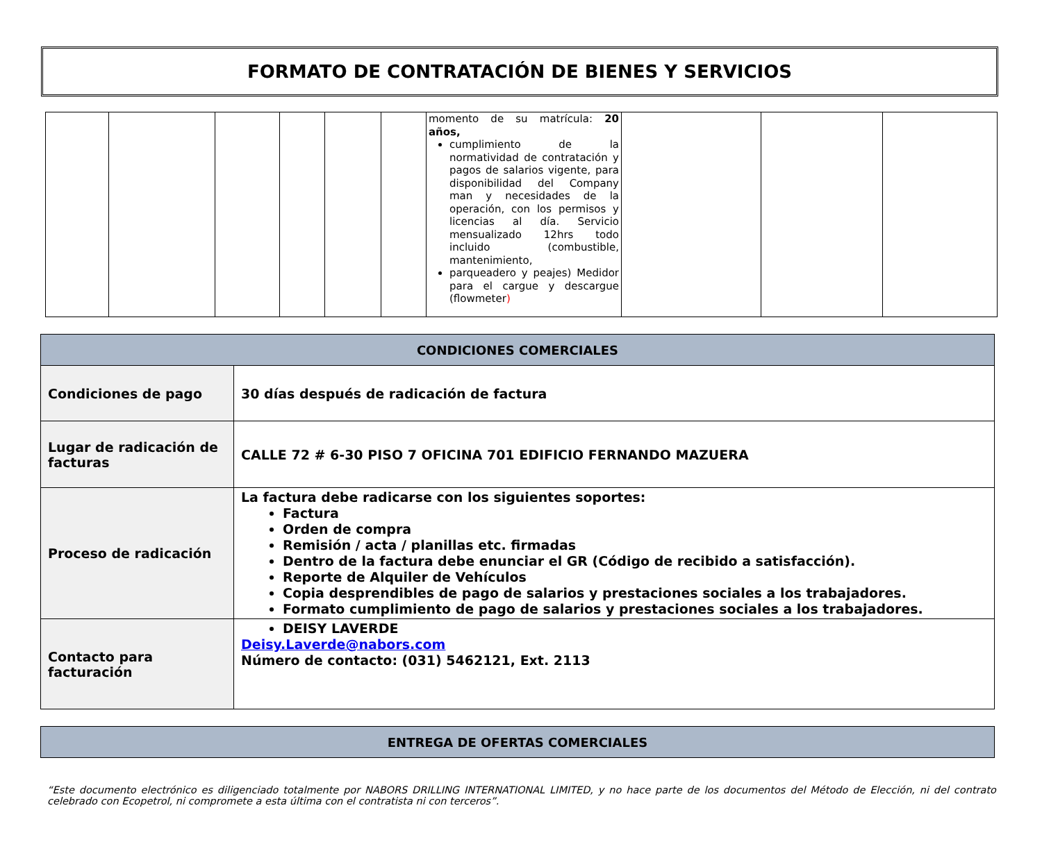FORMATO DE CONTRATACIÓN DE BIENES Y SERVICIOS
| | | | | | | momento de su matrícula: 20 años, cumplimiento de la normatividad de contratación y pagos de salarios vigente, para disponibilidad del Company man y necesidades de la operación, con los permisos y licencias al día. Servicio mensualizado 12hrs todo incluido (combustible, mantenimiento, parqueadero y peajes) Medidor para el cargue y descargue (flowmeter ) | | | |
| CONDICIONES COMERCIALES | |
| --- | --- |
| Condiciones de pago | 30 días después de radicación de factura |
| Lugar de radicación de facturas | CALLE 72 # 6-30 PISO 7 OFICINA 701 EDIFICIO FERNANDO MAZUERA |
| Proceso de radicación | La factura debe radicarse con los siguientes soportes: Factura Orden de compra Remisión / acta / planillas etc. firmadas Dentro de la factura debe enunciar el GR (Código de recibido a satisfacción). Reporte de Alquiler de Vehículos Copia desprendibles de pago de salarios y prestaciones sociales a los trabajadores. Formato cumplimiento de pago de salarios y prestaciones sociales a los trabajadores. |
| Contacto para facturación | DEISY LAVERDE Deisy.Laverde@nabors.com Número de contacto: (031) 5462121, Ext. 2113 |
| ENTREGA DE OFERTAS COMERCIALES |
| --- |
“Este documento electrónico es diligenciado totalmente por NABORS DRILLING INTERNATIONAL LIMITED, y no hace parte de los documentos del Método de Elección, ni del contrato celebrado con Ecopetrol, ni compromete a esta última con el contratista ni con terceros”.